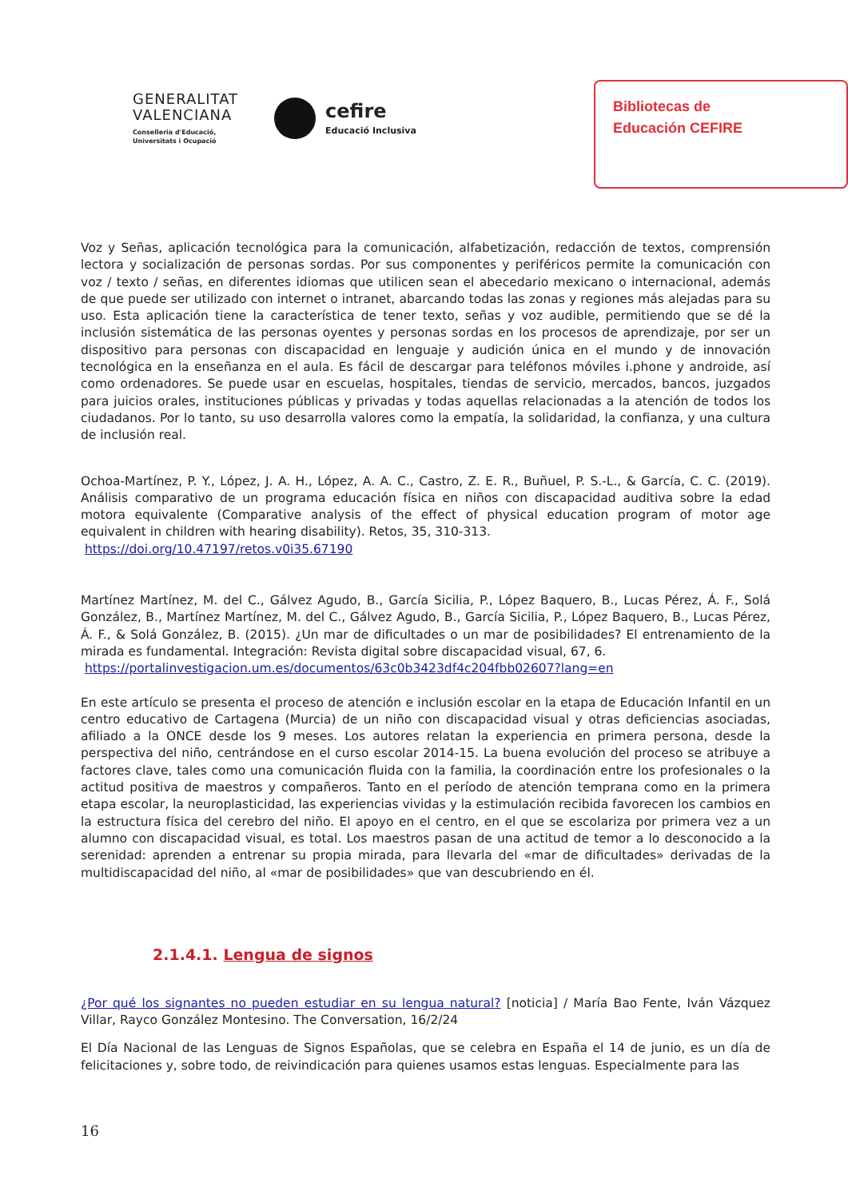GENERALITAT
VALENCIANA
Conselleria d'Educació,
Universitats i Ocupació
cefire
Educació Inclusiva
Bibliotecas de
Educación CEFIRE
Voz y Señas, aplicación tecnológica para la comunicación, alfabetización, redacción de textos, comprensión lectora y socialización de personas sordas. Por sus componentes y periféricos permite la comunicación con voz / texto / señas, en diferentes idiomas que utilicen sean el abecedario mexicano o internacional, además de que puede ser utilizado con internet o intranet, abarcando todas las zonas y regiones más alejadas para su uso. Esta aplicación tiene la característica de tener texto, señas y voz audible, permitiendo que se dé la inclusión sistemática de las personas oyentes y personas sordas en los procesos de aprendizaje, por ser un dispositivo para personas con discapacidad en lenguaje y audición única en el mundo y de innovación tecnológica en la enseñanza en el aula. Es fácil de descargar para teléfonos móviles i.phone y androide, así como ordenadores. Se puede usar en escuelas, hospitales, tiendas de servicio, mercados, bancos, juzgados para juicios orales, instituciones públicas y privadas y todas aquellas relacionadas a la atención de todos los ciudadanos. Por lo tanto, su uso desarrolla valores como la empatía, la solidaridad, la confianza, y una cultura de inclusión real.
Ochoa-Martínez, P. Y., López, J. A. H., López, A. A. C., Castro, Z. E. R., Buñuel, P. S.-L., & García, C. C. (2019). Análisis comparativo de un programa educación física en niños con discapacidad auditiva sobre la edad motora equivalente (Comparative analysis of the effect of physical education program of motor age equivalent in children with hearing disability). Retos, 35, 310-313.
https://doi.org/10.47197/retos.v0i35.67190
Martínez Martínez, M. del C., Gálvez Agudo, B., García Sicilia, P., López Baquero, B., Lucas Pérez, Á. F., Solá González, B., Martínez Martínez, M. del C., Gálvez Agudo, B., García Sicilia, P., López Baquero, B., Lucas Pérez, Á. F., & Solá González, B. (2015). ¿Un mar de dificultades o un mar de posibilidades? El entrenamiento de la mirada es fundamental. Integración: Revista digital sobre discapacidad visual, 67, 6.
https://portalinvestigacion.um.es/documentos/63c0b3423df4c204fbb02607?lang=en
En este artículo se presenta el proceso de atención e inclusión escolar en la etapa de Educación Infantil en un centro educativo de Cartagena (Murcia) de un niño con discapacidad visual y otras deficiencias asociadas, afiliado a la ONCE desde los 9 meses. Los autores relatan la experiencia en primera persona, desde la perspectiva del niño, centrándose en el curso escolar 2014-15. La buena evolución del proceso se atribuye a factores clave, tales como una comunicación fluida con la familia, la coordinación entre los profesionales o la actitud positiva de maestros y compañeros. Tanto en el período de atención temprana como en la primera etapa escolar, la neuroplasticidad, las experiencias vividas y la estimulación recibida favorecen los cambios en la estructura física del cerebro del niño. El apoyo en el centro, en el que se escolariza por primera vez a un alumno con discapacidad visual, es total. Los maestros pasan de una actitud de temor a lo desconocido a la serenidad: aprenden a entrenar su propia mirada, para llevarla del «mar de dificultades» derivadas de la multidiscapacidad del niño, al «mar de posibilidades» que van descubriendo en él.
2.1.4.1. Lengua de signos
¿Por qué los signantes no pueden estudiar en su lengua natural? [noticia] / María Bao Fente, Iván Vázquez Villar, Rayco González Montesino. The Conversation, 16/2/24
El Día Nacional de las Lenguas de Signos Españolas, que se celebra en España el 14 de junio, es un día de felicitaciones y, sobre todo, de reivindicación para quienes usamos estas lenguas. Especialmente para las
16